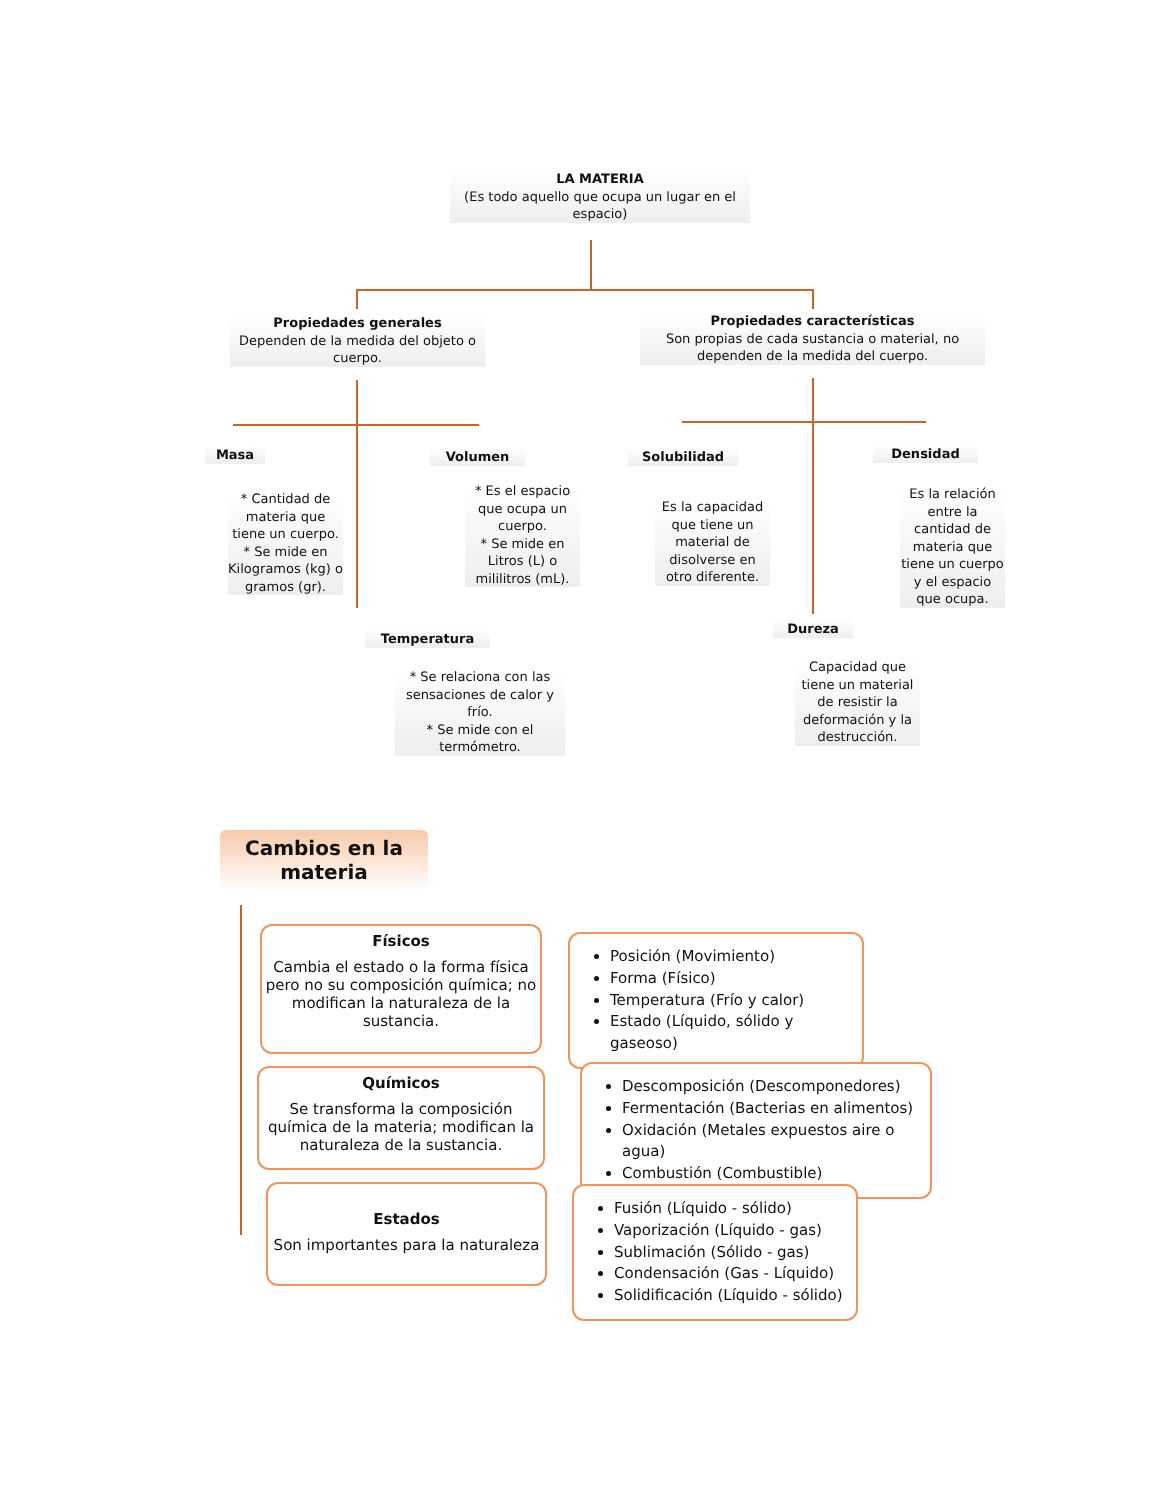LA MATERIA
(Es todo aquello que ocupa un lugar en el espacio)
Propiedades generales
Dependen de la medida del objeto o cuerpo.
Propiedades características
Son propias de cada sustancia o material, no dependen de la medida del cuerpo.
Masa
* Cantidad de materia que tiene un cuerpo.
* Se mide en Kilogramos (kg) o gramos (gr).
Volumen
* Es el espacio que ocupa un cuerpo.
* Se mide en Litros (L) o mililitros (mL).
Temperatura
* Se relaciona con las sensaciones de calor y frío.
* Se mide con el termómetro.
Solubilidad
Es la capacidad que tiene un material de disolverse en otro diferente.
Densidad
Es la relación entre la cantidad de materia que tiene un cuerpo y el espacio que ocupa.
Dureza
Capacidad que tiene un material de resistir la deformación y la destrucción.
Cambios en la materia
Físicos
Cambia el estado o la forma física pero no su composición química; no modifican la naturaleza de la sustancia.
Químicos
Se transforma la composición química de la materia; modifican la naturaleza de la sustancia.
Estados
Son importantes para la naturaleza
Posición (Movimiento)
Forma (Físico)
Temperatura (Frío y calor)
Estado (Líquido, sólido y gaseoso)
Descomposición (Descomponedores)
Fermentación (Bacterias en alimentos)
Oxidación (Metales expuestos aire o agua)
Combustión (Combustible)
Fusión (Líquido - sólido)
Vaporización (Líquido - gas)
Sublimación (Sólido - gas)
Condensación (Gas - Líquido)
Solidificación (Líquido - sólido)